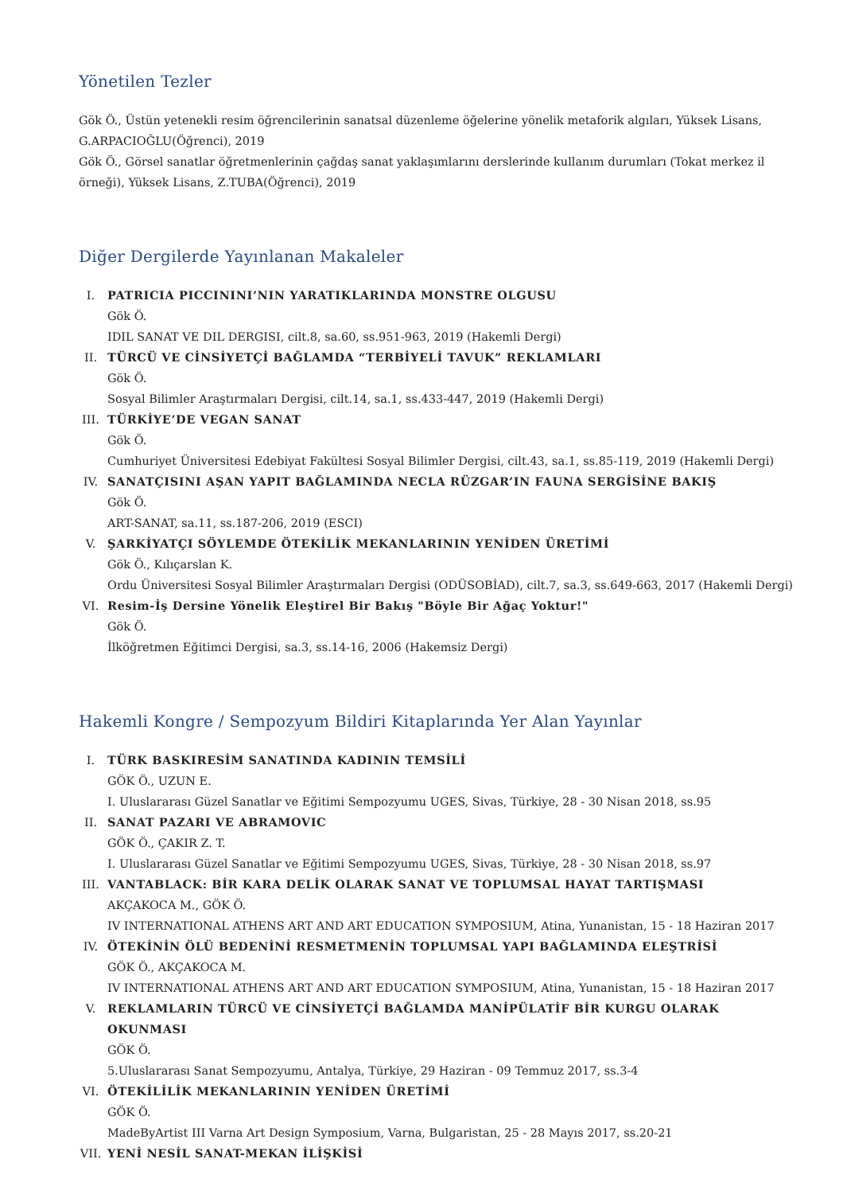Yönetilen Tezler
Gök Ö., Üstün yetenekli resim öğrencilerinin sanatsal düzenleme öğelerine yönelik metaforik algıları, Yüksek Lisans, G.ARPACIOĞLU(Öğrenci), 2019
Gök Ö., Görsel sanatlar öğretmenlerinin çağdaş sanat yaklaşımlarını derslerinde kullanım durumları (Tokat merkez il örneği), Yüksek Lisans, Z.TUBA(Öğrenci), 2019
Diğer Dergilerde Yayınlanan Makaleler
I. PATRICIA PICCININI’NIN YARATIKLARINDA MONSTRE OLGUSU
Gök Ö.
IDIL SANAT VE DIL DERGISI, cilt.8, sa.60, ss.951-963, 2019 (Hakemli Dergi)
II. TÜRCÜ VE CİNSİYETÇİ BAĞLAMDA “TERBİYELİ TAVUK” REKLAMLARI
Gök Ö.
Sosyal Bilimler Araştırmaları Dergisi, cilt.14, sa.1, ss.433-447, 2019 (Hakemli Dergi)
III. TÜRKİYE’DE VEGAN SANAT
Gök Ö.
Cumhuriyet Üniversitesi Edebiyat Fakültesi Sosyal Bilimler Dergisi, cilt.43, sa.1, ss.85-119, 2019 (Hakemli Dergi)
IV. SANATÇISINI AŞAN YAPIT BAĞLAMINDA NECLA RÜZGAR’IN FAUNA SERGİSİNE BAKIŞ
Gök Ö.
ART-SANAT, sa.11, ss.187-206, 2019 (ESCI)
V. ŞARKİYATÇI SÖYLEMDE ÖTEKİLİK MEKANLARININ YENİDEN ÜRETİMİ
Gök Ö., Kılıçarslan K.
Ordu Üniversitesi Sosyal Bilimler Araştırmaları Dergisi (ODÜSOBİAD), cilt.7, sa.3, ss.649-663, 2017 (Hakemli Dergi)
VI. Resim-İş Dersine Yönelik Eleştirel Bir Bakış "Böyle Bir Ağaç Yoktur!"
Gök Ö.
İlköğretmen Eğitimci Dergisi, sa.3, ss.14-16, 2006 (Hakemsiz Dergi)
Hakemli Kongre / Sempozyum Bildiri Kitaplarında Yer Alan Yayınlar
I. TÜRK BASKIRESİM SANATINDA KADININ TEMSİLİ
GÖK Ö., UZUN E.
I. Uluslararası Güzel Sanatlar ve Eğitimi Sempozyumu UGES, Sivas, Türkiye, 28 - 30 Nisan 2018, ss.95
II. SANAT PAZARI VE ABRAMOVIC
GÖK Ö., ÇAKIR Z. T.
I. Uluslararası Güzel Sanatlar ve Eğitimi Sempozyumu UGES, Sivas, Türkiye, 28 - 30 Nisan 2018, ss.97
III. VANTABLACK: BİR KARA DELİK OLARAK SANAT VE TOPLUMSAL HAYAT TARTIŞMASI
AKÇAKOCA M., GÖK Ö.
IV INTERNATIONAL ATHENS ART AND ART EDUCATION SYMPOSIUM, Atina, Yunanistan, 15 - 18 Haziran 2017
IV. ÖTEKİNİN ÖLÜ BEDENİNİ RESMETMENİN TOPLUMSAL YAPI BAĞLAMINDA ELEŞTRİSİ
GÖK Ö., AKÇAKOCA M.
IV INTERNATIONAL ATHENS ART AND ART EDUCATION SYMPOSIUM, Atina, Yunanistan, 15 - 18 Haziran 2017
V. REKLAMLARIN TÜRCÜ VE CİNSİYETÇİ BAĞLAMDA MANİPÜLATİF BİR KURGU OLARAK OKUNMASI
GÖK Ö.
5.Uluslararası Sanat Sempozyumu, Antalya, Türkiye, 29 Haziran - 09 Temmuz 2017, ss.3-4
VI. ÖTEKİLİLİK MEKANLARININ YENİDEN ÜRETİMİ
GÖK Ö.
MadeByArtist III Varna Art Design Symposium, Varna, Bulgaristan, 25 - 28 Mayıs 2017, ss.20-21
VII. YENİ NESİL SANAT-MEKAN İLİŞKİSİ